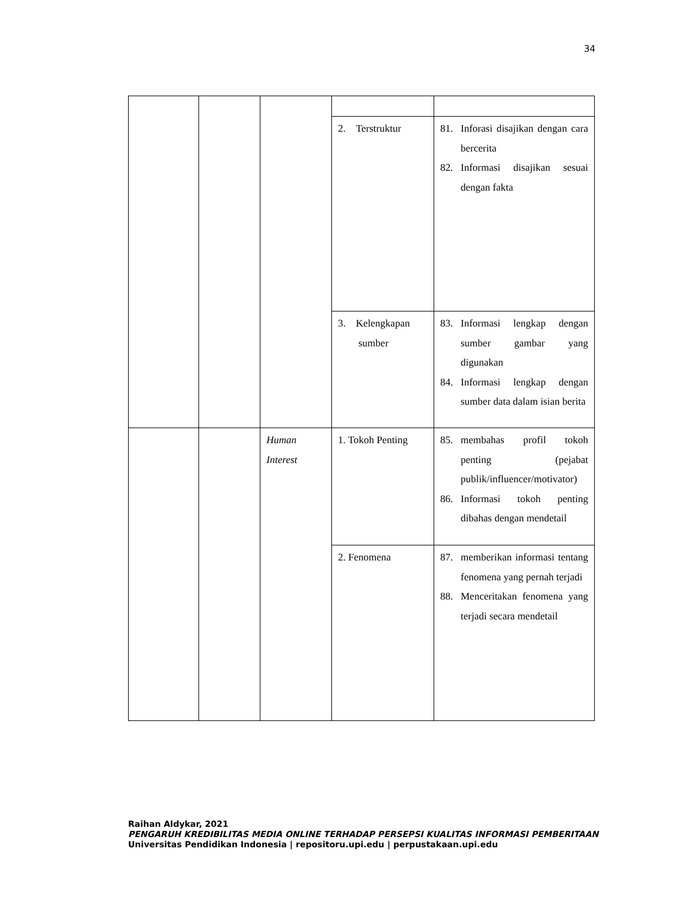34
| | | | 2. Terstruktur | 81. Inforasi disajikan dengan cara bercerita 82. Informasi disajikan sesuai dengan fakta |
| | | | 3. Kelengkapan sumber | 83. Informasi lengkap dengan sumber gambar yang digunakan 84. Informasi lengkap dengan sumber data dalam isian berita |
| | | Human Interest | 1. Tokoh Penting | 85. membahas profil tokoh penting (pejabat publik/influencer/motivator) 86. Informasi tokoh penting dibahas dengan mendetail |
| | | | 2. Fenomena | 87. memberikan informasi tentang fenomena yang pernah terjadi 88. Menceritakan fenomena yang terjadi secara mendetail |
Raihan Aldykar, 2021
PENGARUH KREDIBILITAS MEDIA ONLINE TERHADAP PERSEPSI KUALITAS INFORMASI PEMBERITAAN
Universitas Pendidikan Indonesia | repositoru.upi.edu | perpustakaan.upi.edu